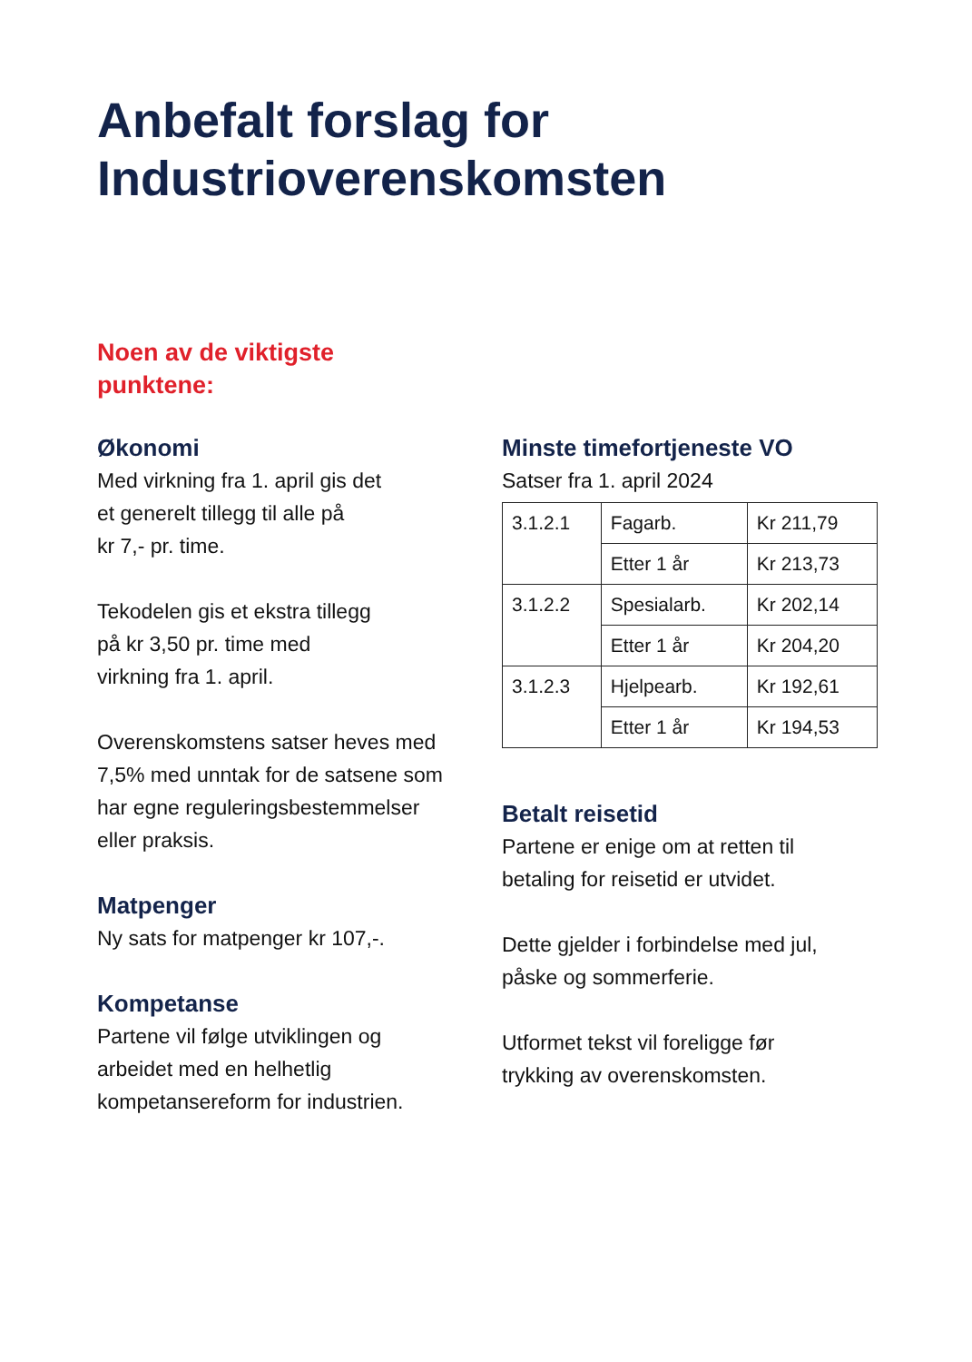Anbefalt forslag for
Industrioverenskomsten
Noen av de viktigste
punktene:
Økonomi
Med virkning fra 1. april gis det
et generelt tillegg til alle på
kr 7,- pr. time.
Tekodelen gis et ekstra tillegg
på kr 3,50 pr. time med
virkning fra 1. april.
Overenskomstens satser heves med
7,5% med unntak for de satsene som
har egne reguleringsbestemmelser
eller praksis.
Matpenger
Ny sats for matpenger kr 107,-.
Kompetanse
Partene vil følge utviklingen og
arbeidet med en helhetlig
kompetansereform for industrien.
Minste timefortjeneste VO
Satser fra 1. april 2024
| 3.1.2.1 | Fagarb. | Kr 211,79 |
| | Etter 1 år | Kr 213,73 |
| 3.1.2.2 | Spesialarb. | Kr 202,14 |
| | Etter 1 år | Kr 204,20 |
| 3.1.2.3 | Hjelpearb. | Kr 192,61 |
| | Etter 1 år | Kr 194,53 |
Betalt reisetid
Partene er enige om at retten til
betaling for reisetid er utvidet.
Dette gjelder i forbindelse med jul,
påske og sommerferie.
Utformet tekst vil foreligge før
trykking av overenskomsten.